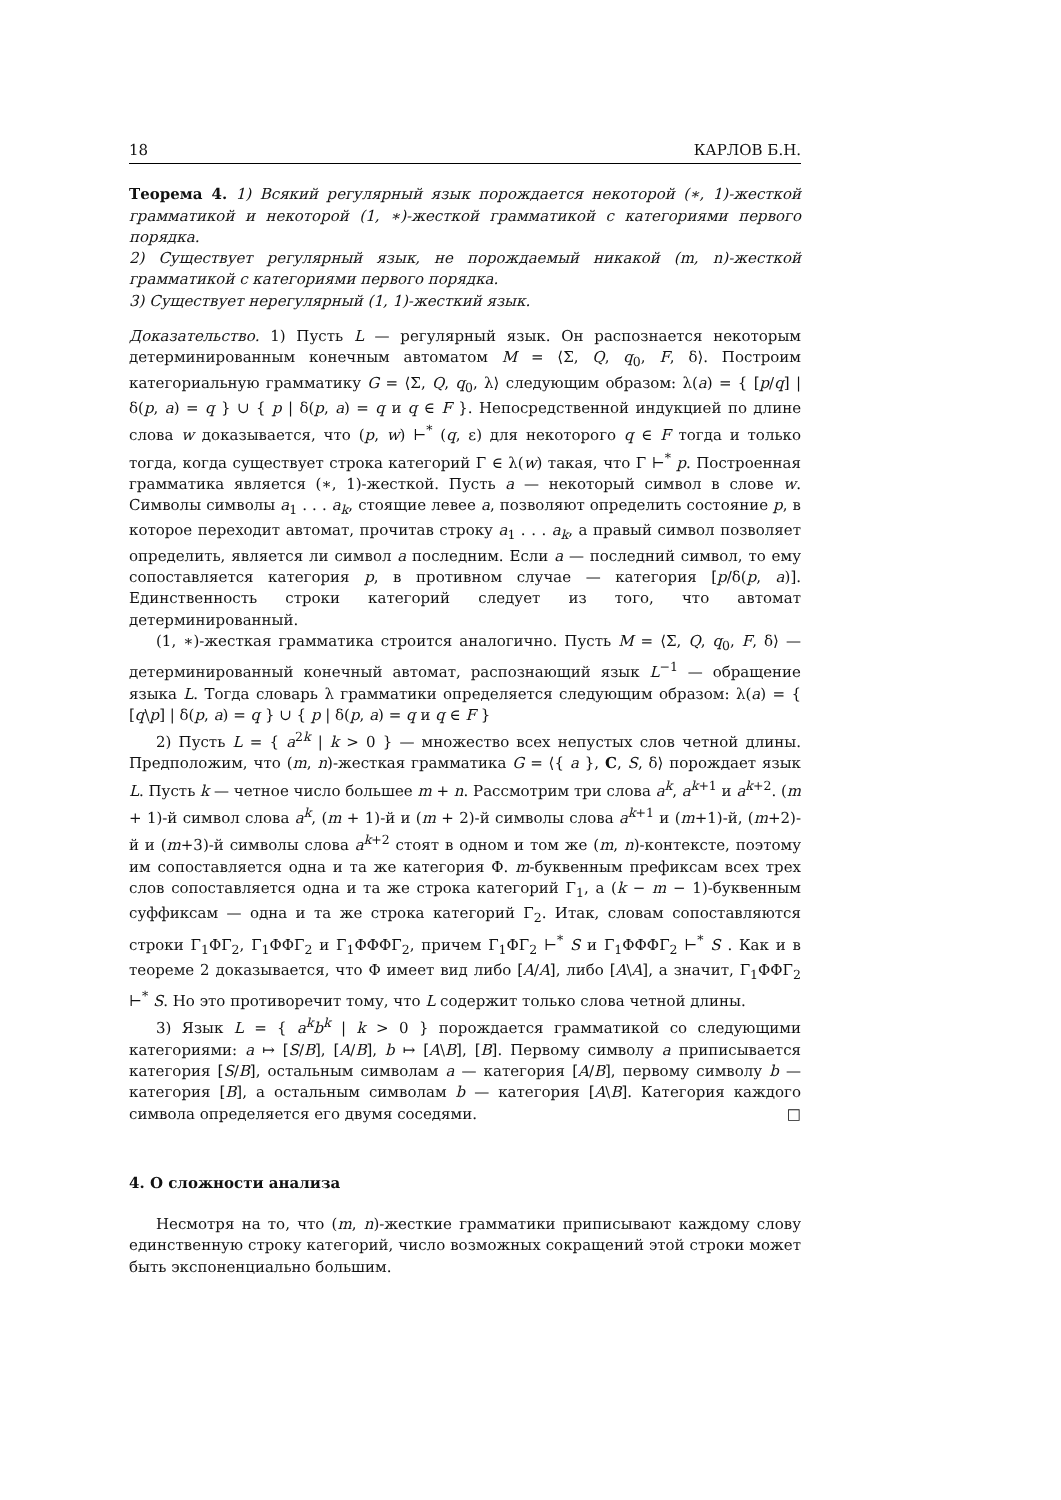18 КАРЛОВ Б.Н.
Теорема 4. 1) Всякий регулярный язык порождается некоторой (∗, 1)-жесткой грамматикой и некоторой (1, ∗)-жесткой грамматикой с категориями первого порядка.
2) Существует регулярный язык, не порождаемый никакой (m, n)-жесткой грамматикой с категориями первого порядка.
3) Существует нерегулярный (1, 1)-жесткий язык.
Доказательство. 1) Пусть L — регулярный язык. Он распознается некоторым детерминированным конечным автоматом M = ⟨Σ, Q, q<sub>0</sub>, F, δ⟩. Построим категориальную грамматику G = ⟨Σ, Q, q<sub>0</sub>, λ⟩ следующим образом: λ(a) = { [p/q] | δ(p, a) = q } ∪ { p | δ(p, a) = q и q ∈ F }. Непосредственной индукцией по длине слова w доказывается, что (p, w) ⊢<sup>*</sup> (q, ε) для некоторого q ∈ F тогда и только тогда, когда существует строка категорий Γ ∈ λ(w) такая, что Γ ⊢<sup>*</sup> p. Построенная грамматика является (∗, 1)-жесткой. Пусть a — некоторый символ в слове w. Символы символы a<sub>1</sub> . . . a<sub>k</sub>, стоящие левее a, позволяют определить состояние p, в которое переходит автомат, прочитав строку a<sub>1</sub> . . . a<sub>k</sub>, а правый символ позволяет определить, является ли символ a последним. Если a — последний символ, то ему сопоставляется категория p, в противном случае — категория [p/δ(p, a)]. Единственность строки категорий следует из того, что автомат детерминированный.
(1, ∗)-жесткая грамматика строится аналогично. Пусть M = ⟨Σ, Q, q<sub>0</sub>, F, δ⟩ — детерминированный конечный автомат, распознающий язык L<sup>−1</sup> — обращение языка L. Тогда словарь λ грамматики определяется следующим образом: λ(a) = { [q\p] | δ(p, a) = q } ∪ { p | δ(p, a) = q и q ∈ F }
2) Пусть L = { a<sup>2k</sup> | k > 0 } — множество всех непустых слов четной длины. Предположим, что (m, n)-жесткая грамматика G = ⟨{ a }, C, S, δ⟩ порождает язык L. Пусть k — четное число большее m + n. Рассмотрим три слова a<sup>k</sup>, a<sup>k+1</sup> и a<sup>k+2</sup>. (m + 1)-й символ слова a<sup>k</sup>, (m + 1)-й и (m + 2)-й символы слова a<sup>k+1</sup> и (m+1)-й, (m+2)-й и (m+3)-й символы слова a<sup>k+2</sup> стоят в одном и том же (m, n)-контексте, поэтому им сопоставляется одна и та же категория Φ. m-буквенным префиксам всех трех слов сопоставляется одна и та же строка категорий Γ<sub>1</sub>, а (k − m − 1)-буквенным суффиксам — одна и та же строка категорий Γ<sub>2</sub>. Итак, словам сопоставляются строки Γ<sub>1</sub>ΦΓ<sub>2</sub>, Γ<sub>1</sub>ΦΦΓ<sub>2</sub> и Γ<sub>1</sub>ΦΦΦΓ<sub>2</sub>, причем Γ<sub>1</sub>ΦΓ<sub>2</sub> ⊢<sup>*</sup> S и Γ<sub>1</sub>ΦΦΦΓ<sub>2</sub> ⊢<sup>*</sup> S . Как и в теореме 2 доказывается, что Φ имеет вид либо [A/A], либо [A\A], а значит, Γ<sub>1</sub>ΦΦΓ<sub>2</sub> ⊢<sup>*</sup> S. Но это противоречит тому, что L содержит только слова четной длины.
3) Язык L = { a<sup>k</sup>b<sup>k</sup> | k > 0 } порождается грамматикой со следующими категориями: a ↦ [S/B], [A/B], b ↦ [A\B], [B]. Первому символу a приписывается категория [S/B], остальным символам a — категория [A/B], первому символу b — категория [B], а остальным символам b — категория [A\B]. Категория каждого символа определяется его двумя соседями. □
4. О сложности анализа
Несмотря на то, что (m, n)-жесткие грамматики приписывают каждому слову единственную строку категорий, число возможных сокращений этой строки может быть экспоненциально большим.